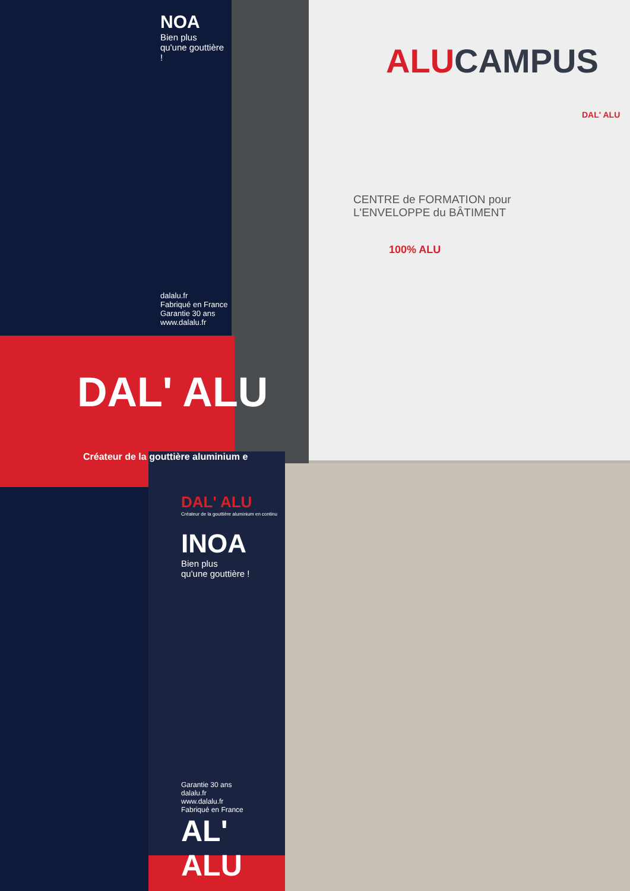NOA
Bien plus qu'une gouttière !
dalalu.fr
Fabriqué en France
Garantie 30 ans
www.dalalu.fr
DAL' ALU
Créateur de la gouttière aluminium e
DAL' ALU
Créateur de la gouttière aluminium en continu
INOA
Bien plus
qu'une gouttière !
Garantie 30 ans
dalalu.fr
www.dalalu.fr
Fabriqué en France
AL' ALU
ALU CAMPUS
DAL' ALU
CENTRE de FORMATION pour
L'ENVELOPPE du BÂTIMENT
100% ALU